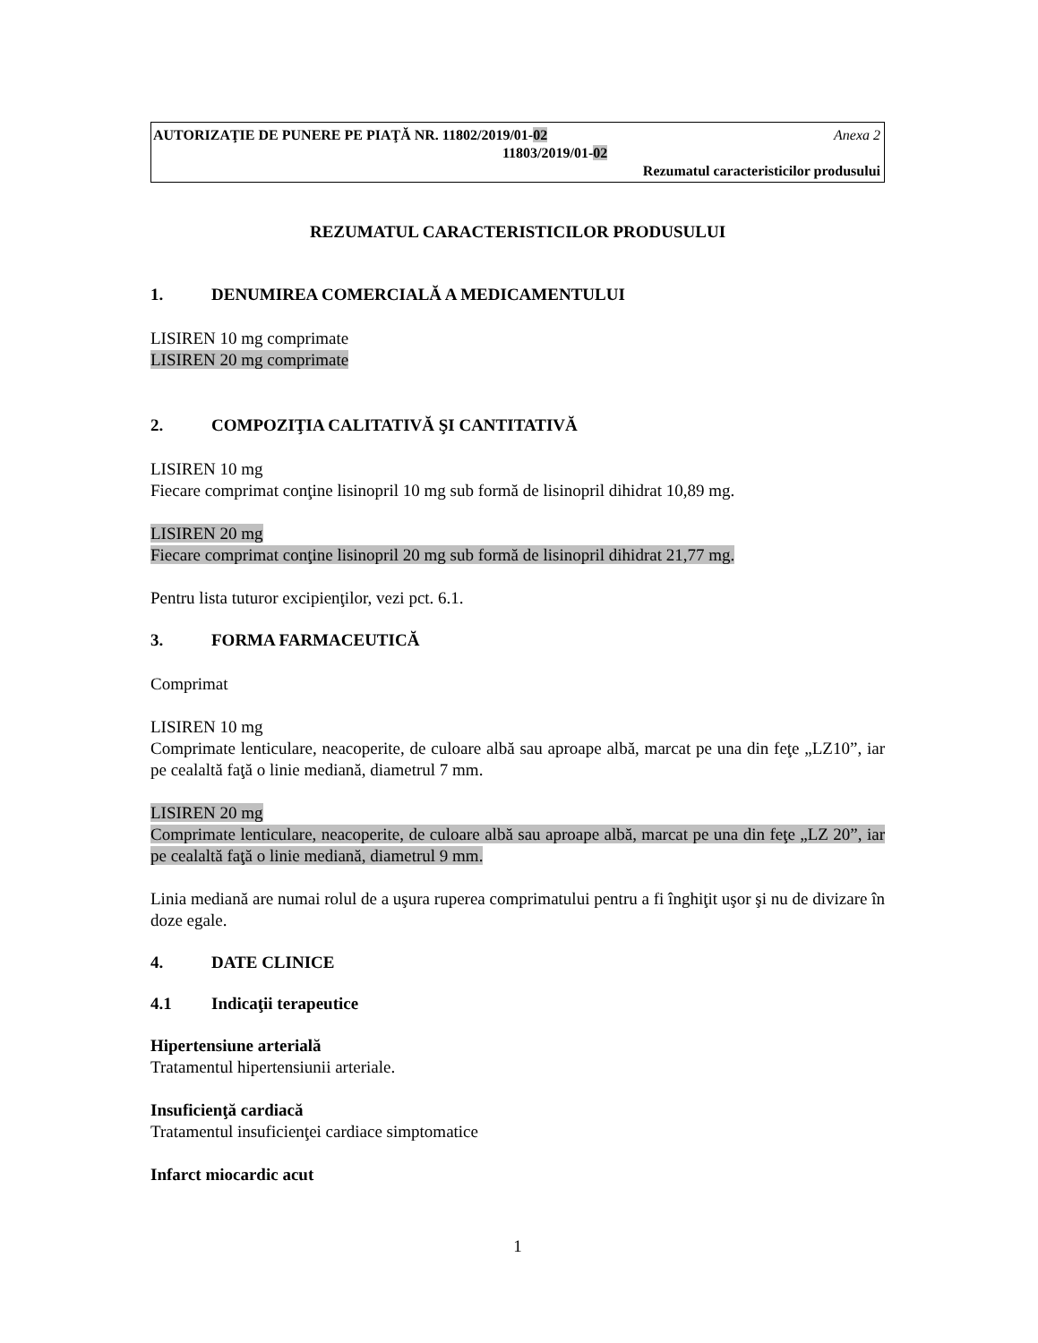AUTORIZAŢIE DE PUNERE PE PIAŢĂ NR. 11802/2019/01-02 Anexa 2
11803/2019/01-02
Rezumatul caracteristicilor produsului
REZUMATUL CARACTERISTICILOR PRODUSULUI
1. DENUMIREA COMERCIALĂ A MEDICAMENTULUI
LISIREN 10 mg comprimate
LISIREN 20 mg comprimate
2. COMPOZIŢIA CALITATIVĂ ŞI CANTITATIVĂ
LISIREN 10 mg
Fiecare comprimat conţine lisinopril 10 mg sub formă de lisinopril dihidrat 10,89 mg.
LISIREN 20 mg
Fiecare comprimat conţine lisinopril 20 mg sub formă de lisinopril dihidrat 21,77 mg.
Pentru lista tuturor excipienţilor, vezi pct. 6.1.
3. FORMA FARMACEUTICĂ
Comprimat
LISIREN 10 mg
Comprimate lenticulare, neacoperite, de culoare albă sau aproape albă, marcat pe una din feţe „LZ10”, iar pe cealaltă faţă o linie mediană, diametrul 7 mm.
LISIREN 20 mg
Comprimate lenticulare, neacoperite, de culoare albă sau aproape albă, marcat pe una din feţe „LZ 20”, iar pe cealaltă faţă o linie mediană, diametrul 9 mm.
Linia mediană are numai rolul de a uşura ruperea comprimatului pentru a fi înghiţit uşor şi nu de divizare în doze egale.
4. DATE CLINICE
4.1 Indicaţii terapeutice
Hipertensiune arterială
Tratamentul hipertensiunii arteriale.
Insuficienţă cardiacă
Tratamentul insuficienţei cardiace simptomatice
Infarct miocardic acut
1